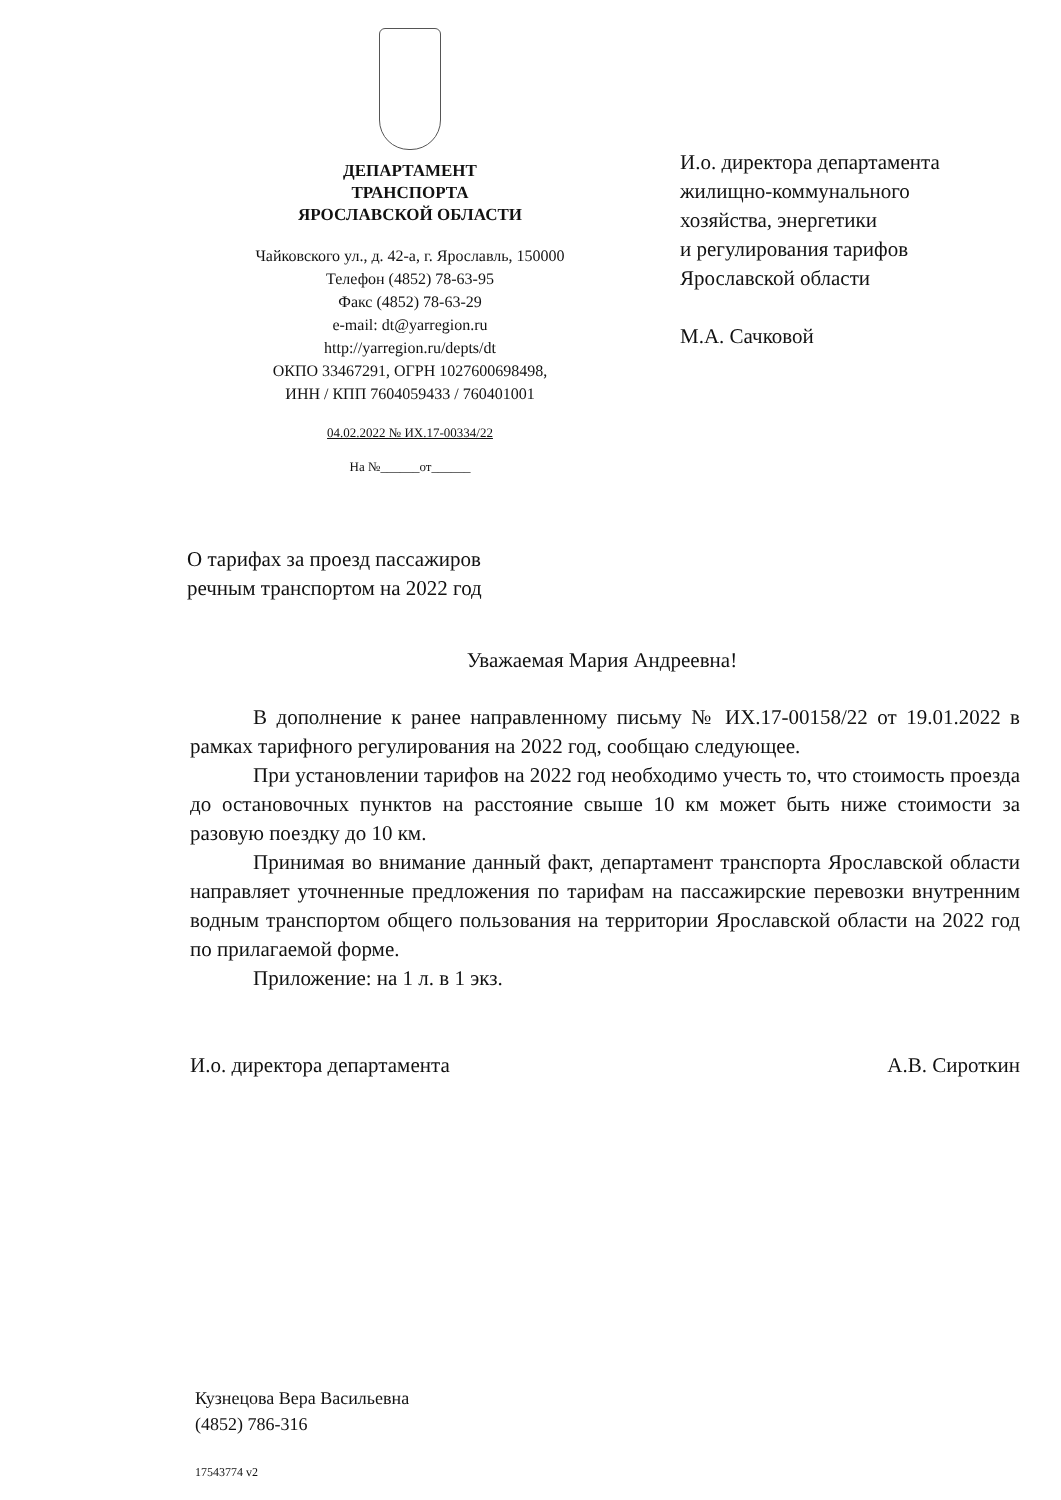ДЕПАРТАМЕНТ
ТРАНСПОРТА
ЯРОСЛАВСКОЙ ОБЛАСТИ
Чайковского ул., д. 42-а, г. Ярославль, 150000
Телефон (4852) 78-63-95
Факс (4852) 78-63-29
e-mail: dt@yarregion.ru
http://yarregion.ru/depts/dt
ОКПО 33467291, ОГРН 1027600698498,
ИНН / КПП 7604059433 / 760401001
04.02.2022 № ИХ.17-00334/22
На №______от______
И.о. директора департамента
жилищно-коммунального
хозяйства, энергетики
и регулирования тарифов
Ярославской области
М.А. Сачковой
О тарифах за проезд пассажиров
речным транспортом на 2022 год
Уважаемая Мария Андреевна!
В дополнение к ранее направленному письму № ИХ.17-00158/22 от 19.01.2022 в рамках тарифного регулирования на 2022 год, сообщаю следующее.
При установлении тарифов на 2022 год необходимо учесть то, что стоимость проезда до остановочных пунктов на расстояние свыше 10 км может быть ниже стоимости за разовую поездку до 10 км.
Принимая во внимание данный факт, департамент транспорта Ярославской области направляет уточненные предложения по тарифам на пассажирские перевозки внутренним водным транспортом общего пользования на территории Ярославской области на 2022 год по прилагаемой форме.
Приложение: на 1 л. в 1 экз.
И.о. директора департамента А.В. Сироткин
Кузнецова Вера Васильевна
(4852) 786-316
17543774 v2